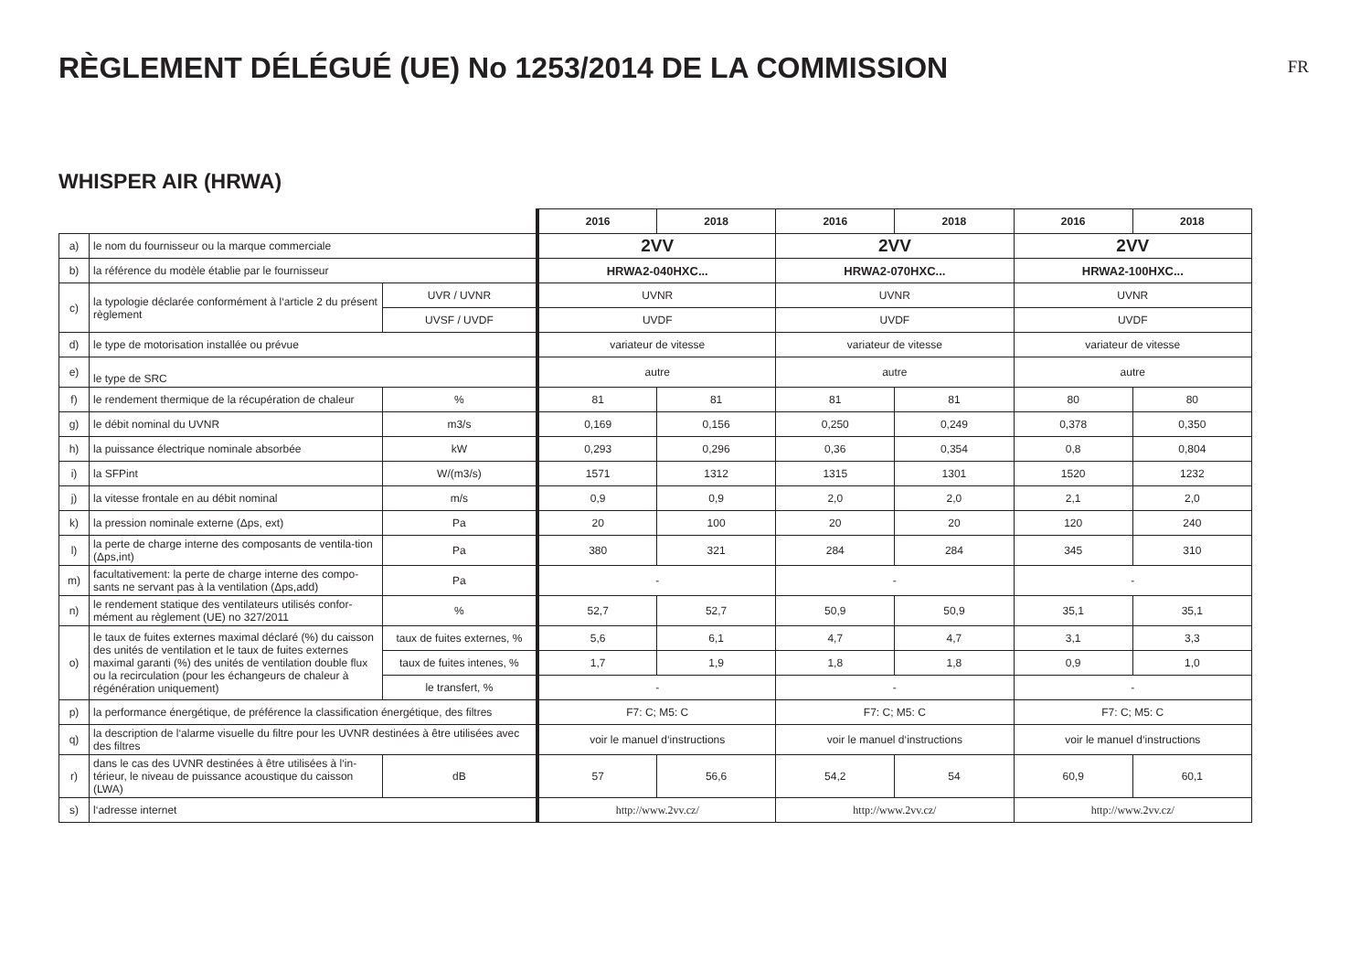RÈGLEMENT DÉLÉGUÉ (UE) No 1253/2014 DE LA COMMISSION
FR
WHISPER AIR (HRWA)
| | | | 2016 | 2018 | 2016 | 2018 | 2016 | 2018 |
| a) | le nom du fournisseur ou la marque commerciale | | 2VV | | 2VV | | 2VV | |
| b) | la référence du modèle établie par le fournisseur | | HRWA2-040HXC... | | HRWA2-070HXC... | | HRWA2-100HXC... | |
| c) | la typologie déclarée conformément à l‘article 2 du présent règlement | UVR / UVNR | UVNR | | UVNR | | UVNR | |
| | | UVSF / UVDF | UVDF | | UVDF | | UVDF | |
| d) | le type de motorisation installée ou prévue | | variateur de vitesse | | variateur de vitesse | | variateur de vitesse | |
| e) | le type de SRC | | autre | | autre | | autre | |
| f) | le rendement thermique de la récupération de chaleur | % | 81 | 81 | 81 | 81 | 80 | 80 |
| g) | le débit nominal du UVNR | m3/s | 0,169 | 0,156 | 0,250 | 0,249 | 0,378 | 0,350 |
| h) | la puissance électrique nominale absorbée | kW | 0,293 | 0,296 | 0,36 | 0,354 | 0,8 | 0,804 |
| i) | la SFPint | W/(m3/s) | 1571 | 1312 | 1315 | 1301 | 1520 | 1232 |
| j) | la vitesse frontale en au débit nominal | m/s | 0,9 | 0,9 | 2,0 | 2,0 | 2,1 | 2,0 |
| k) | la pression nominale externe (Δps, ext) | Pa | 20 | 100 | 20 | 20 | 120 | 240 |
| l) | la perte de charge interne des composants de ventila-tion (Δps,int) | Pa | 380 | 321 | 284 | 284 | 345 | 310 |
| m) | facultativement: la perte de charge interne des compo-sants ne servant pas à la ventilation (Δps,add) | Pa | - | | - | | - | |
| n) | le rendement statique des ventilateurs utilisés confor-mément au règlement (UE) no 327/2011 | % | 52,7 | 52,7 | 50,9 | 50,9 | 35,1 | 35,1 |
| o) | le taux de fuites externes maximal déclaré (%) du caisson des unités de ventilation et le taux de fuites externes maximal garanti (%) des unités de ventilation double flux ou la recirculation (pour les échangeurs de chaleur à régénération uniquement) | taux de fuites externes, % | 5,6 | 6,1 | 4,7 | 4,7 | 3,1 | 3,3 |
| | | taux de fuites intenes, % | 1,7 | 1,9 | 1,8 | 1,8 | 0,9 | 1,0 |
| | | le transfert, % | - | | - | | - | |
| p) | la performance énergétique, de préférence la classification énergétique, des filtres | | F7: C; M5: C | | F7: C; M5: C | | F7: C; M5: C | |
| q) | la description de l‘alarme visuelle du filtre pour les UVNR destinées à être utilisées avec des filtres | | voir le manuel d‘instructions | | voir le manuel d‘instructions | | voir le manuel d‘instructions | |
| r) | dans le cas des UVNR destinées à être utilisées à l‘in-térieur, le niveau de puissance acoustique du caisson (LWA) | dB | 57 | 56,6 | 54,2 | 54 | 60,9 | 60,1 |
| s) | l‘adresse internet | | http://www.2vv.cz/ | | http://www.2vv.cz/ | | http://www.2vv.cz/ | |